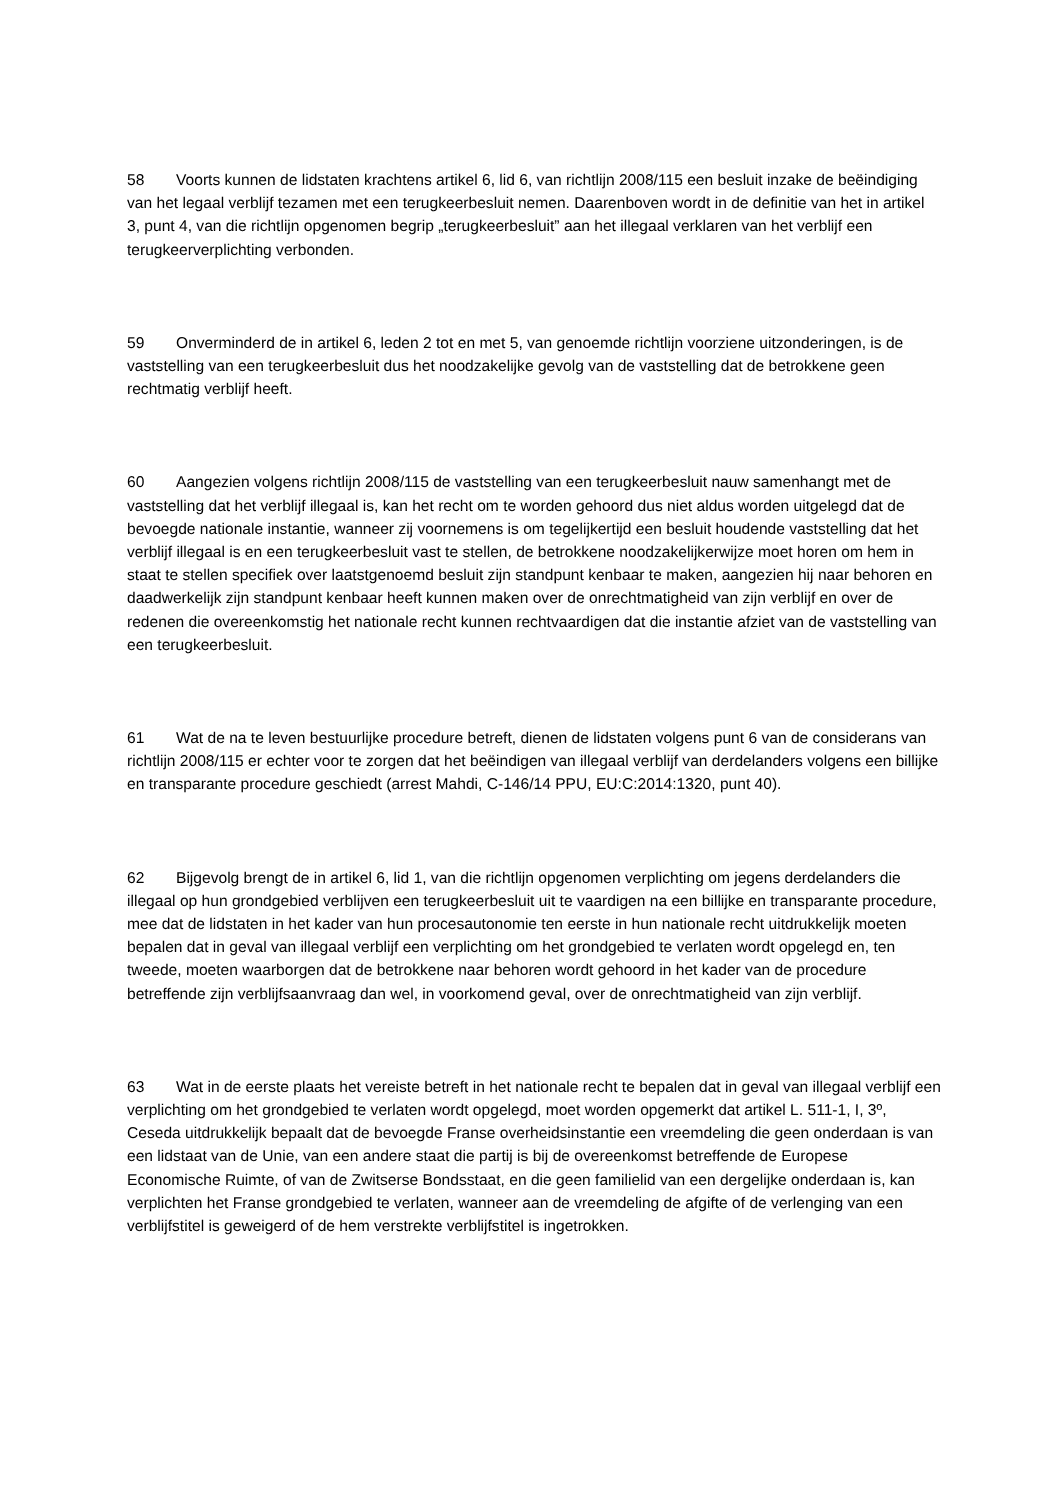58 Voorts kunnen de lidstaten krachtens artikel 6, lid 6, van richtlijn 2008/115 een besluit inzake de beëindiging van het legaal verblijf tezamen met een terugkeerbesluit nemen. Daarenboven wordt in de definitie van het in artikel 3, punt 4, van die richtlijn opgenomen begrip „terugkeerbesluit” aan het illegaal verklaren van het verblijf een terugkeerverplichting verbonden.
59 Onverminderd de in artikel 6, leden 2 tot en met 5, van genoemde richtlijn voorziene uitzonderingen, is de vaststelling van een terugkeerbesluit dus het noodzakelijke gevolg van de vaststelling dat de betrokkene geen rechtmatig verblijf heeft.
60 Aangezien volgens richtlijn 2008/115 de vaststelling van een terugkeerbesluit nauw samenhangt met de vaststelling dat het verblijf illegaal is, kan het recht om te worden gehoord dus niet aldus worden uitgelegd dat de bevoegde nationale instantie, wanneer zij voornemens is om tegelijkertijd een besluit houdende vaststelling dat het verblijf illegaal is en een terugkeerbesluit vast te stellen, de betrokkene noodzakelijkerwijze moet horen om hem in staat te stellen specifiek over laatstgenoemd besluit zijn standpunt kenbaar te maken, aangezien hij naar behoren en daadwerkelijk zijn standpunt kenbaar heeft kunnen maken over de onrechtmatigheid van zijn verblijf en over de redenen die overeenkomstig het nationale recht kunnen rechtvaardigen dat die instantie afziet van de vaststelling van een terugkeerbesluit.
61 Wat de na te leven bestuurlijke procedure betreft, dienen de lidstaten volgens punt 6 van de considerans van richtlijn 2008/115 er echter voor te zorgen dat het beëindigen van illegaal verblijf van derdelanders volgens een billijke en transparante procedure geschiedt (arrest Mahdi, C‑146/14 PPU, EU:C:2014:1320, punt 40).
62 Bijgevolg brengt de in artikel 6, lid 1, van die richtlijn opgenomen verplichting om jegens derdelanders die illegaal op hun grondgebied verblijven een terugkeerbesluit uit te vaardigen na een billijke en transparante procedure, mee dat de lidstaten in het kader van hun procesautonomie ten eerste in hun nationale recht uitdrukkelijk moeten bepalen dat in geval van illegaal verblijf een verplichting om het grondgebied te verlaten wordt opgelegd en, ten tweede, moeten waarborgen dat de betrokkene naar behoren wordt gehoord in het kader van de procedure betreffende zijn verblijfsaanvraag dan wel, in voorkomend geval, over de onrechtmatigheid van zijn verblijf.
63 Wat in de eerste plaats het vereiste betreft in het nationale recht te bepalen dat in geval van illegaal verblijf een verplichting om het grondgebied te verlaten wordt opgelegd, moet worden opgemerkt dat artikel L. 511‑1, I, 3º, Ceseda uitdrukkelijk bepaalt dat de bevoegde Franse overheidsinstantie een vreemdeling die geen onderdaan is van een lidstaat van de Unie, van een andere staat die partij is bij de overeenkomst betreffende de Europese Economische Ruimte, of van de Zwitserse Bondsstaat, en die geen familielid van een dergelijke onderdaan is, kan verplichten het Franse grondgebied te verlaten, wanneer aan de vreemdeling de afgifte of de verlenging van een verblijfstitel is geweigerd of de hem verstrekte verblijfstitel is ingetrokken.